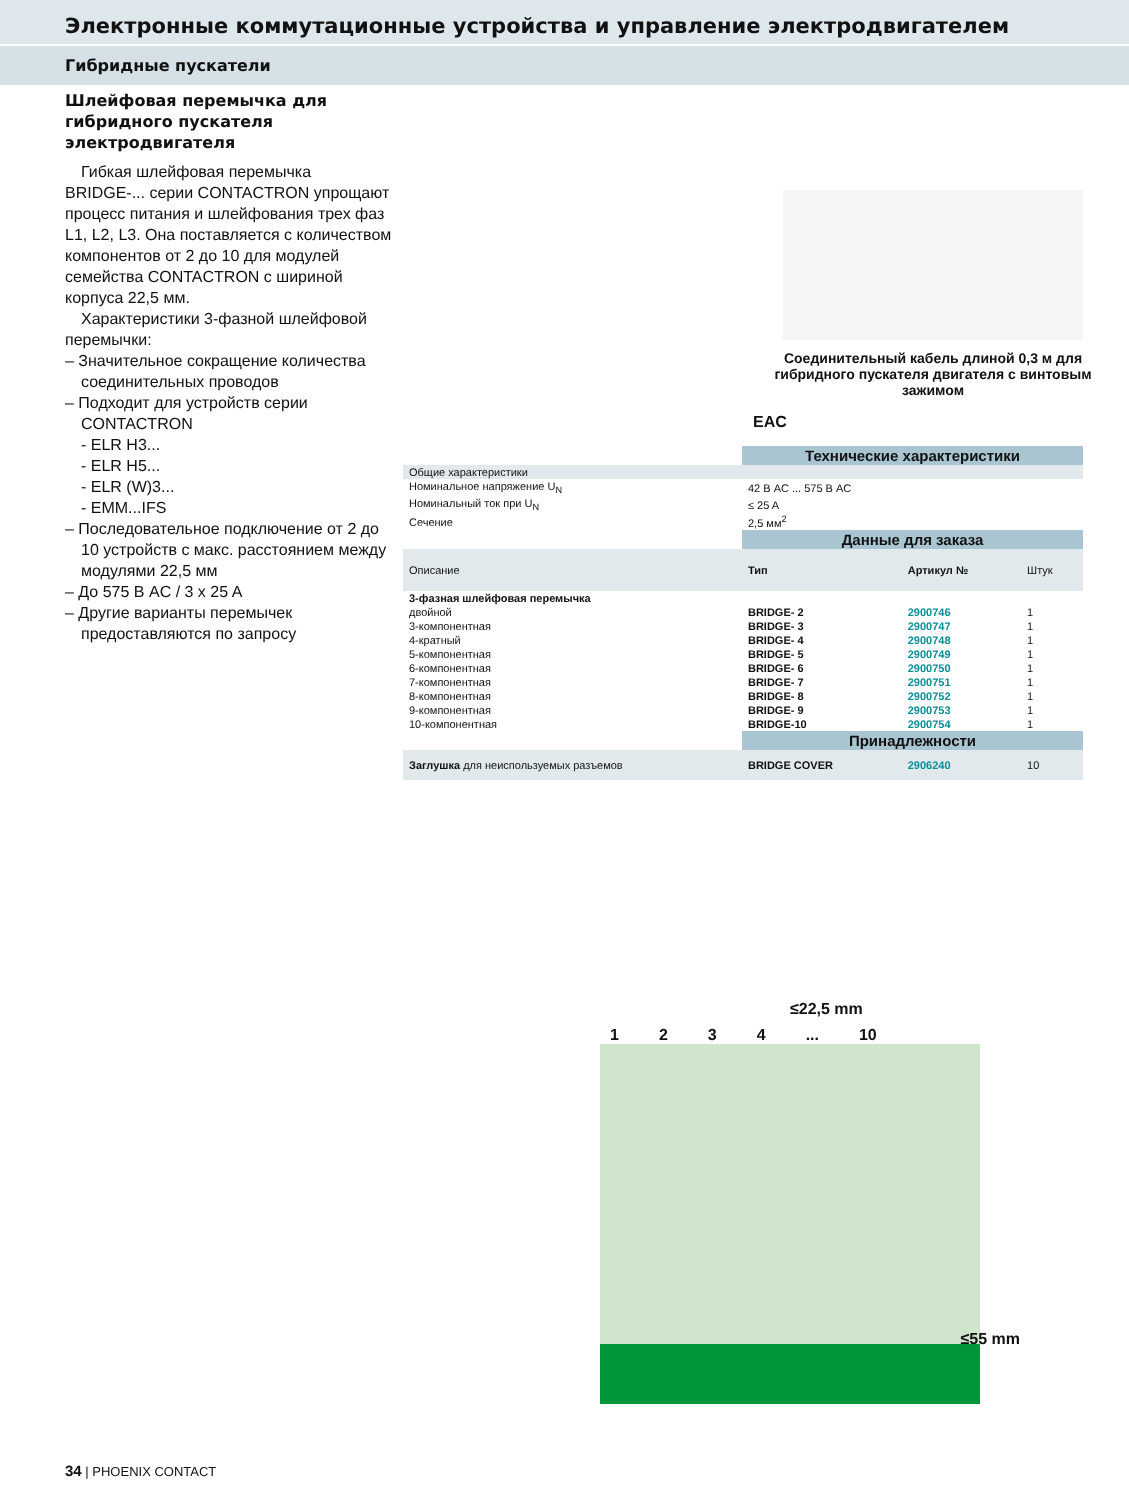Электронные коммутационные устройства и управление электродвигателем
Гибридные пускатели
Шлейфовая перемычка для гибридного пускателя электродвигателя
Гибкая шлейфовая перемычка BRIDGE-... серии CONTACTRON упрощают процесс питания и шлейфования трех фаз L1, L2, L3. Она поставляется с количеством компонентов от 2 до 10 для модулей семейства CONTACTRON с шириной корпуса 22,5 мм.
Характеристики 3-фазной шлейфовой перемычки:
– Значительное сокращение количества соединительных проводов
– Подходит для устройств серии CONTACTRON
- ELR H3...
- ELR H5...
- ELR (W)3...
- EMM...IFS
– Последовательное подключение от 2 до 10 устройств с макс. расстоянием между модулями 22,5 мм
– До 575 В AC / 3 x 25 A
– Другие варианты перемычек предоставляются по запросу
Соединительный кабель длиной 0,3 м для гибридного пускателя двигателя с винтовым зажимом
EAC
| | Технические характеристики | | |
| Общие характеристики | | | |
| Номинальное напряжение U<sub>N</sub> | 42 В AC ... 575 В AC | | |
| Номинальный ток при U<sub>N</sub> | ≤ 25 A | | |
| Сечение | 2,5 мм<sup>2</sup> | | |
| | Данные для заказа | | |
| Описание | Тип | Артикул № | Штук |
| 3-фазная шлейфовая перемычка | | | |
| двойной | BRIDGE- 2 | 2900746 | 1 |
| 3-компонентная | BRIDGE- 3 | 2900747 | 1 |
| 4-кратный | BRIDGE- 4 | 2900748 | 1 |
| 5-компонентная | BRIDGE- 5 | 2900749 | 1 |
| 6-компонентная | BRIDGE- 6 | 2900750 | 1 |
| 7-компонентная | BRIDGE- 7 | 2900751 | 1 |
| 8-компонентная | BRIDGE- 8 | 2900752 | 1 |
| 9-компонентная | BRIDGE- 9 | 2900753 | 1 |
| 10-компонентная | BRIDGE-10 | 2900754 | 1 |
| | Принадлежности | | |
| Заглушка для неиспользуемых разъемов | BRIDGE COVER | 2906240 | 10 |
≤22,5 mm
1234... 10
≤55 mm
34 | PHOENIX CONTACT